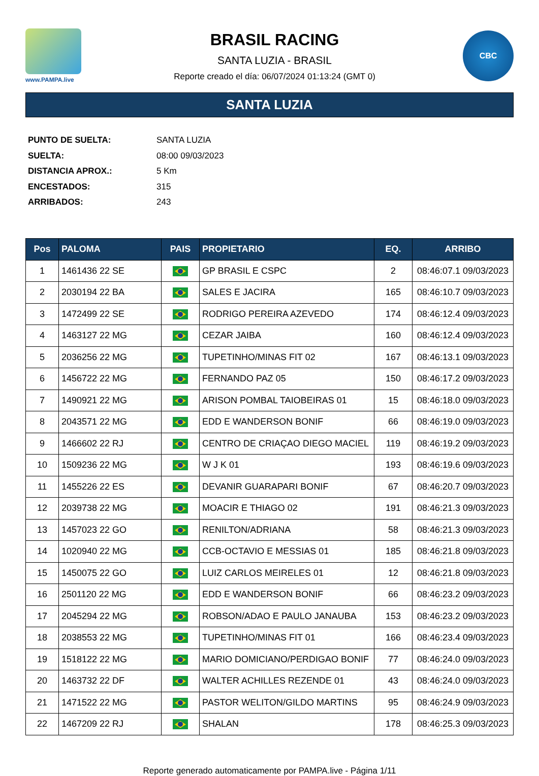www.PAMPA.live
BRASIL RACING
SANTA LUZIA - BRASIL
Reporte creado el día: 06/07/2024 01:13:24 (GMT 0)
CBC
SANTA LUZIA
PUNTO DE SUELTA: SANTA LUZIA
SUELTA: 08:00 09/03/2023
DISTANCIA APROX.: 5 Km
ENCESTADOS: 315
ARRIBADOS: 243
| Pos | PALOMA | PAIS | PROPIETARIO | EQ. | ARRIBO |
| --- | --- | --- | --- | --- | --- |
| 1 | 1461436 22 SE | | GP BRASIL E CSPC | 2 | 08:46:07.1 09/03/2023 |
| 2 | 2030194 22 BA | | SALES E JACIRA | 165 | 08:46:10.7 09/03/2023 |
| 3 | 1472499 22 SE | | RODRIGO PEREIRA AZEVEDO | 174 | 08:46:12.4 09/03/2023 |
| 4 | 1463127 22 MG | | CEZAR JAIBA | 160 | 08:46:12.4 09/03/2023 |
| 5 | 2036256 22 MG | | TUPETINHO/MINAS FIT 02 | 167 | 08:46:13.1 09/03/2023 |
| 6 | 1456722 22 MG | | FERNANDO PAZ 05 | 150 | 08:46:17.2 09/03/2023 |
| 7 | 1490921 22 MG | | ARISON POMBAL TAIOBEIRAS 01 | 15 | 08:46:18.0 09/03/2023 |
| 8 | 2043571 22 MG | | EDD E WANDERSON BONIF | 66 | 08:46:19.0 09/03/2023 |
| 9 | 1466602 22 RJ | | CENTRO DE CRIAÇAO DIEGO MACIEL | 119 | 08:46:19.2 09/03/2023 |
| 10 | 1509236 22 MG | | W J K 01 | 193 | 08:46:19.6 09/03/2023 |
| 11 | 1455226 22 ES | | DEVANIR GUARAPARI BONIF | 67 | 08:46:20.7 09/03/2023 |
| 12 | 2039738 22 MG | | MOACIR E THIAGO 02 | 191 | 08:46:21.3 09/03/2023 |
| 13 | 1457023 22 GO | | RENILTON/ADRIANA | 58 | 08:46:21.3 09/03/2023 |
| 14 | 1020940 22 MG | | CCB-OCTAVIO E MESSIAS 01 | 185 | 08:46:21.8 09/03/2023 |
| 15 | 1450075 22 GO | | LUIZ CARLOS MEIRELES 01 | 12 | 08:46:21.8 09/03/2023 |
| 16 | 2501120 22 MG | | EDD E WANDERSON BONIF | 66 | 08:46:23.2 09/03/2023 |
| 17 | 2045294 22 MG | | ROBSON/ADAO E PAULO JANAUBA | 153 | 08:46:23.2 09/03/2023 |
| 18 | 2038553 22 MG | | TUPETINHO/MINAS FIT 01 | 166 | 08:46:23.4 09/03/2023 |
| 19 | 1518122 22 MG | | MARIO DOMICIANO/PERDIGAO BONIF | 77 | 08:46:24.0 09/03/2023 |
| 20 | 1463732 22 DF | | WALTER ACHILLES REZENDE 01 | 43 | 08:46:24.0 09/03/2023 |
| 21 | 1471522 22 MG | | PASTOR WELITON/GILDO MARTINS | 95 | 08:46:24.9 09/03/2023 |
| 22 | 1467209 22 RJ | | SHALAN | 178 | 08:46:25.3 09/03/2023 |
Reporte generado automaticamente por PAMPA.live - Página 1/11